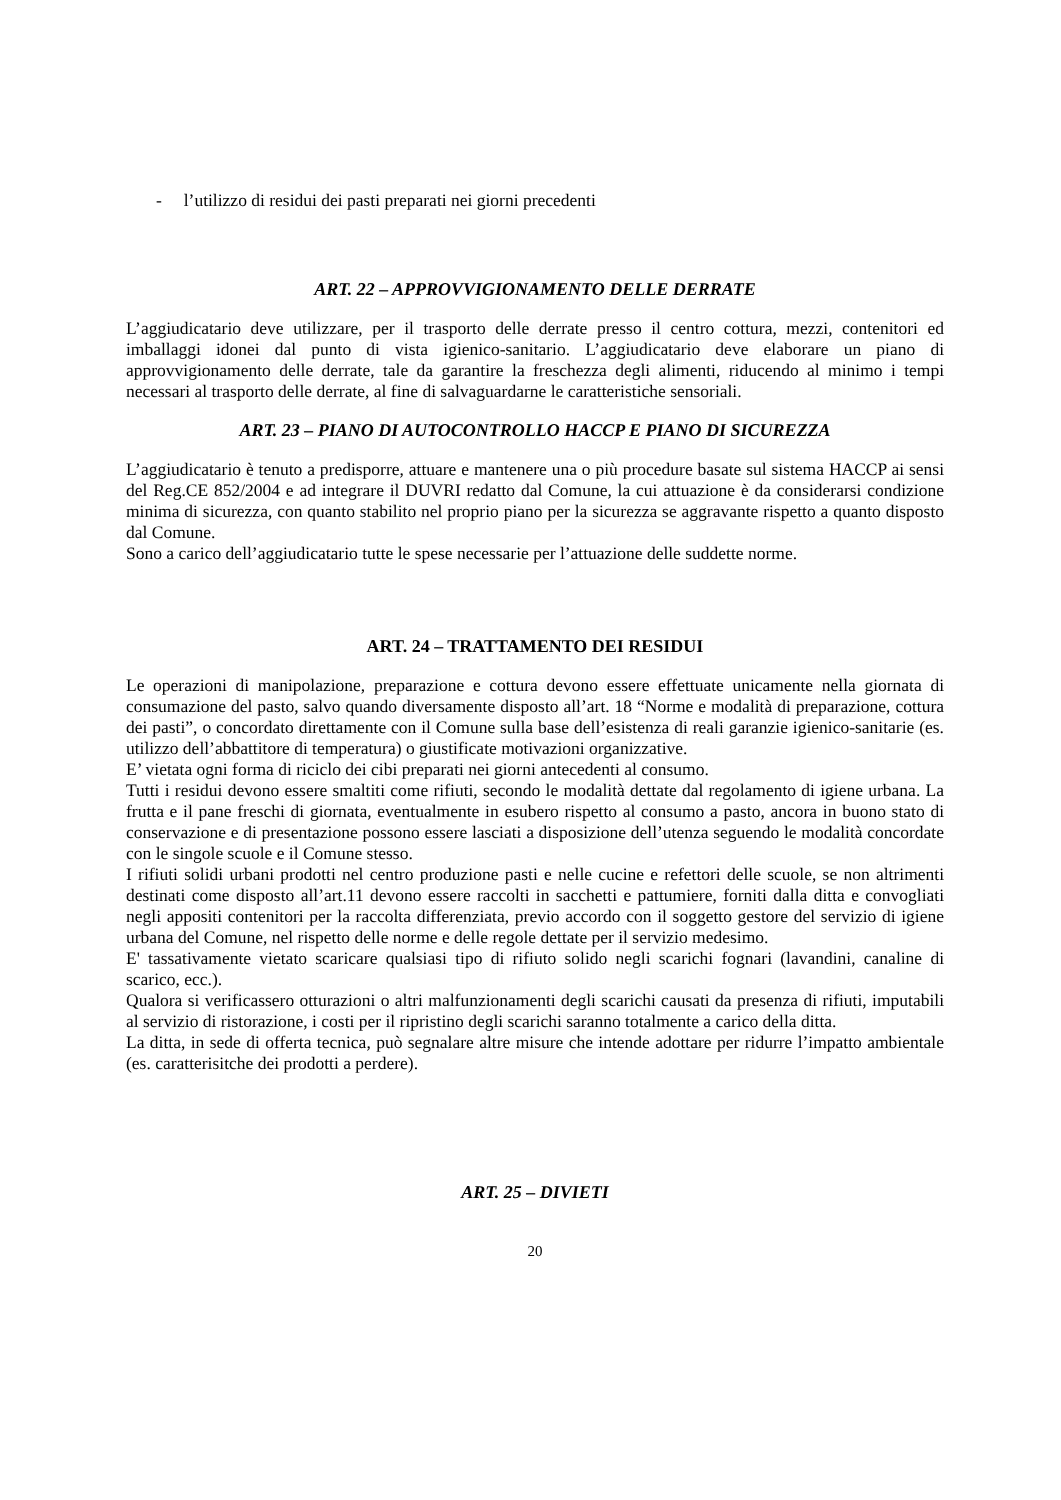- l’utilizzo di residui dei pasti preparati nei giorni precedenti
ART. 22 – APPROVVIGIONAMENTO DELLE DERRATE
L’aggiudicatario deve utilizzare, per il trasporto delle derrate presso il centro cottura, mezzi, contenitori ed imballaggi idonei dal punto di vista igienico-sanitario. L’aggiudicatario deve elaborare un piano di approvvigionamento delle derrate, tale da garantire la freschezza degli alimenti, riducendo al minimo i tempi necessari al trasporto delle derrate, al fine di salvaguardarne le caratteristiche sensoriali.
ART. 23 – PIANO DI AUTOCONTROLLO HACCP E PIANO DI SICUREZZA
L’aggiudicatario è tenuto a predisporre, attuare e mantenere una o più procedure basate sul sistema HACCP ai sensi del Reg.CE 852/2004 e ad integrare il DUVRI redatto dal Comune, la cui attuazione è da considerarsi condizione minima di sicurezza, con quanto stabilito nel proprio piano per la sicurezza se aggravante rispetto a quanto disposto dal Comune.
Sono a carico dell’aggiudicatario tutte le spese necessarie per l’attuazione delle suddette norme.
ART. 24 – TRATTAMENTO DEI RESIDUI
Le operazioni di manipolazione, preparazione e cottura devono essere effettuate unicamente nella giornata di consumazione del pasto, salvo quando diversamente disposto all’art. 18 “Norme e modalità di preparazione, cottura dei pasti”, o concordato direttamente con il Comune sulla base dell’esistenza di reali garanzie igienico-sanitarie (es. utilizzo dell’abbattitore di temperatura) o giustificate motivazioni organizzative.
E’ vietata ogni forma di riciclo dei cibi preparati nei giorni antecedenti al consumo.
Tutti i residui devono essere smaltiti come rifiuti, secondo le modalità dettate dal regolamento di igiene urbana. La frutta e il pane freschi di giornata, eventualmente in esubero rispetto al consumo a pasto, ancora in buono stato di conservazione e di presentazione possono essere lasciati a disposizione dell’utenza seguendo le modalità concordate con le singole scuole e il Comune stesso.
I rifiuti solidi urbani prodotti nel centro produzione pasti e nelle cucine e refettori delle scuole, se non altrimenti destinati come disposto all’art.11 devono essere raccolti in sacchetti e pattumiere, forniti dalla ditta e convogliati negli appositi contenitori per la raccolta differenziata, previo accordo con il soggetto gestore del servizio di igiene urbana del Comune, nel rispetto delle norme e delle regole dettate per il servizio medesimo.
E' tassativamente vietato scaricare qualsiasi tipo di rifiuto solido negli scarichi fognari (lavandini, canaline di scarico, ecc.).
Qualora si verificassero otturazioni o altri malfunzionamenti degli scarichi causati da presenza di rifiuti, imputabili al servizio di ristorazione, i costi per il ripristino degli scarichi saranno totalmente a carico della ditta.
La ditta, in sede di offerta tecnica, può segnalare altre misure che intende adottare per ridurre l’impatto ambientale (es. caratterisitche dei prodotti a perdere).
ART. 25 – DIVIETI
20